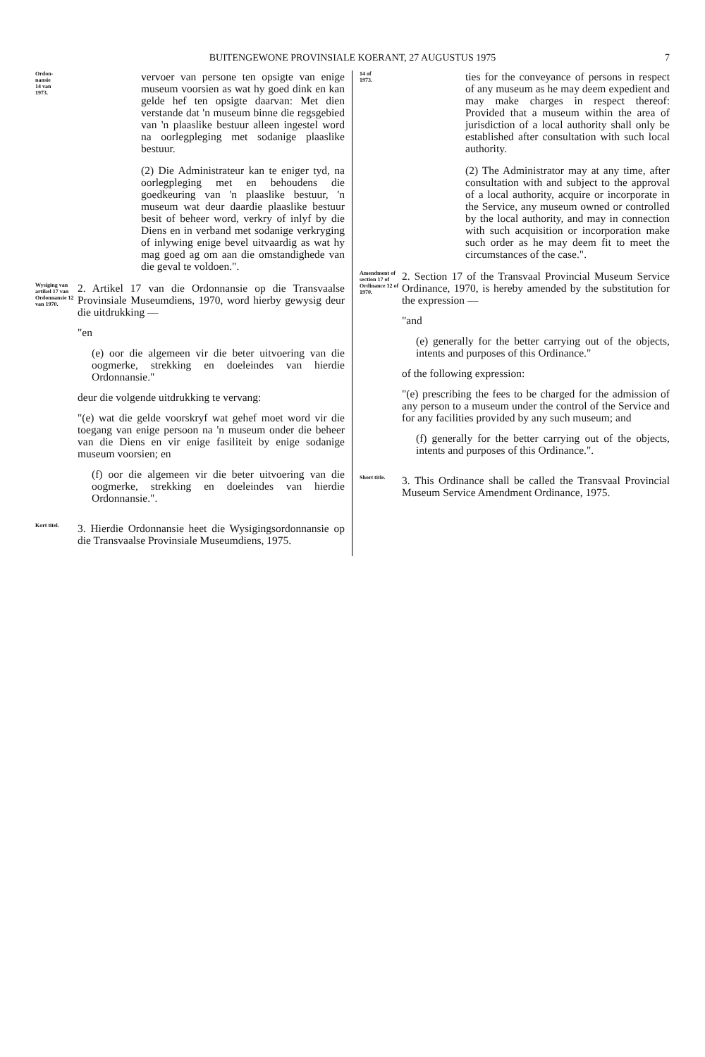BUITENGEWONE PROVINSIALE KOERANT, 27 AUGUSTUS 1975 7
Ordon-
nansie
14 van
1973.
vervoer van persone ten opsigte van enige museum voorsien as wat hy goed dink en kan gelde hef ten opsigte daarvan: Met dien verstande dat 'n museum binne die regsgebied van 'n plaaslike bestuur alleen ingestel word na oorlegpleging met sodanige plaaslike bestuur.
(2) Die Administrateur kan te eniger tyd, na oorlegpleging met en behoudens die goedkeuring van 'n plaaslike bestuur, 'n museum wat deur daardie plaaslike bestuur besit of beheer word, verkry of inlyf by die Diens en in verband met sodanige verkryging of inlywing enige bevel uitvaardig as wat hy mag goed ag om aan die omstandighede van die geval te voldoen.".
Wysiging van artikel 17 van Ordonnansie 12 van 1970.
2. Artikel 17 van die Ordonnansie op die Transvaalse Provinsiale Museumdiens, 1970, word hierby gewysig deur die uitdrukking —
"en
(e) oor die algemeen vir die beter uitvoering van die oogmerke, strekking en doeleindes van hierdie Ordonnansie."
deur die volgende uitdrukking te vervang:
"(e) wat die gelde voorskryf wat gehef moet word vir die toegang van enige persoon na 'n museum onder die beheer van die Diens en vir enige fasiliteit by enige sodanige museum voorsien; en
(f) oor die algemeen vir die beter uitvoering van die oogmerke, strekking en doeleindes van hierdie Ordonnansie.".
Kort titel.
3. Hierdie Ordonnansie heet die Wysigingsordonnansie op die Transvaalse Provinsiale Museumdiens, 1975.
14 of
1973.
ties for the conveyance of persons in respect of any museum as he may deem expedient and may make charges in respect thereof: Provided that a museum within the area of jurisdiction of a local authority shall only be established after consultation with such local authority.
(2) The Administrator may at any time, after consultation with and subject to the approval of a local authority, acquire or incorporate in the Service, any museum owned or controlled by the local authority, and may in connection with such acquisition or incorporation make such order as he may deem fit to meet the circumstances of the case.".
Amendment of section 17 of Ordinance 12 of 1970.
2. Section 17 of the Transvaal Provincial Museum Service Ordinance, 1970, is hereby amended by the substitution for the expression —
"and
(e) generally for the better carrying out of the objects, intents and purposes of this Ordinance."
of the following expression:
"(e) prescribing the fees to be charged for the admission of any person to a museum under the control of the Service and for any facilities provided by any such museum; and
(f) generally for the better carrying out of the objects, intents and purposes of this Ordinance.".
Short title.
3. This Ordinance shall be called the Transvaal Provincial Museum Service Amendment Ordinance, 1975.